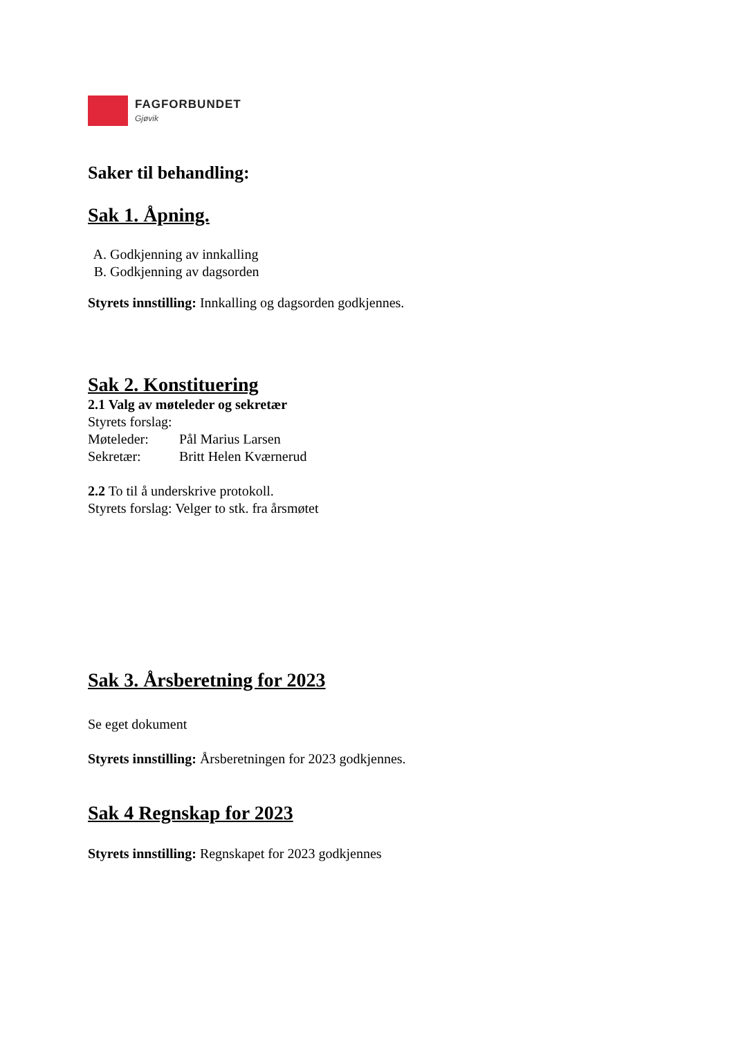FAGFORBUNDET
Gjøvik
Saker til behandling:
Sak 1. Åpning.
A. Godkjenning av innkalling
B. Godkjenning av dagsorden
Styrets innstilling: Innkalling og dagsorden godkjennes.
Sak 2. Konstituering
2.1 Valg av møteleder og sekretær
Styrets forslag:
Møteleder: Pål Marius Larsen
Sekretær: Britt Helen Kværnerud
2.2 To til å underskrive protokoll.
Styrets forslag: Velger to stk. fra årsmøtet
Sak 3. Årsberetning for 2023
Se eget dokument
Styrets innstilling: Årsberetningen for 2023 godkjennes.
Sak 4 Regnskap for 2023
Styrets innstilling: Regnskapet for 2023 godkjennes